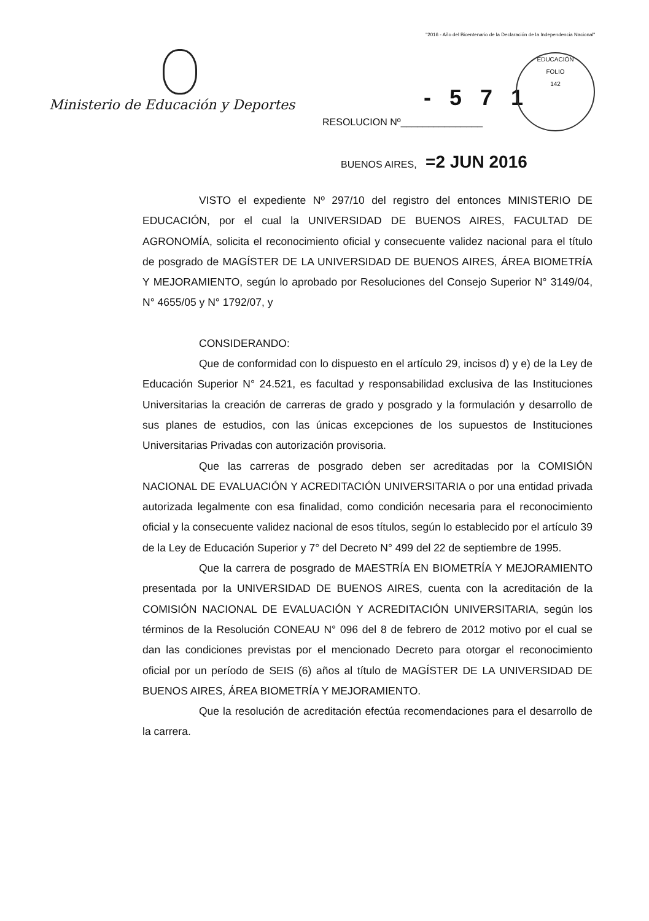"2016 - Año del Bicentenario de la Declaración de la Independencia Nacional"
Ministerio de Educación y Deportes
- 5 7 1
RESOLUCION Nº_______________
EDUCACIÓN
FOLIO
142
BUENOS AIRES, =2 JUN 2016
VISTO el expediente Nº 297/10 del registro del entonces MINISTERIO DE EDUCACIÓN, por el cual la UNIVERSIDAD DE BUENOS AIRES, FACULTAD DE AGRONOMÍA, solicita el reconocimiento oficial y consecuente validez nacional para el título de posgrado de MAGÍSTER DE LA UNIVERSIDAD DE BUENOS AIRES, ÁREA BIOMETRÍA Y MEJORAMIENTO, según lo aprobado por Resoluciones del Consejo Superior N° 3149/04, N° 4655/05 y N° 1792/07, y
CONSIDERANDO:
Que de conformidad con lo dispuesto en el artículo 29, incisos d) y e) de la Ley de Educación Superior N° 24.521, es facultad y responsabilidad exclusiva de las Instituciones Universitarias la creación de carreras de grado y posgrado y la formulación y desarrollo de sus planes de estudios, con las únicas excepciones de los supuestos de Instituciones Universitarias Privadas con autorización provisoria.
Que las carreras de posgrado deben ser acreditadas por la COMISIÓN NACIONAL DE EVALUACIÓN Y ACREDITACIÓN UNIVERSITARIA o por una entidad privada autorizada legalmente con esa finalidad, como condición necesaria para el reconocimiento oficial y la consecuente validez nacional de esos títulos, según lo establecido por el artículo 39 de la Ley de Educación Superior y 7° del Decreto N° 499 del 22 de septiembre de 1995.
Que la carrera de posgrado de MAESTRÍA EN BIOMETRÍA Y MEJORAMIENTO presentada por la UNIVERSIDAD DE BUENOS AIRES, cuenta con la acreditación de la COMISIÓN NACIONAL DE EVALUACIÓN Y ACREDITACIÓN UNIVERSITARIA, según los términos de la Resolución CONEAU N° 096 del 8 de febrero de 2012 motivo por el cual se dan las condiciones previstas por el mencionado Decreto para otorgar el reconocimiento oficial por un período de SEIS (6) años al título de MAGÍSTER DE LA UNIVERSIDAD DE BUENOS AIRES, ÁREA BIOMETRÍA Y MEJORAMIENTO.
Que la resolución de acreditación efectúa recomendaciones para el desarrollo de la carrera.